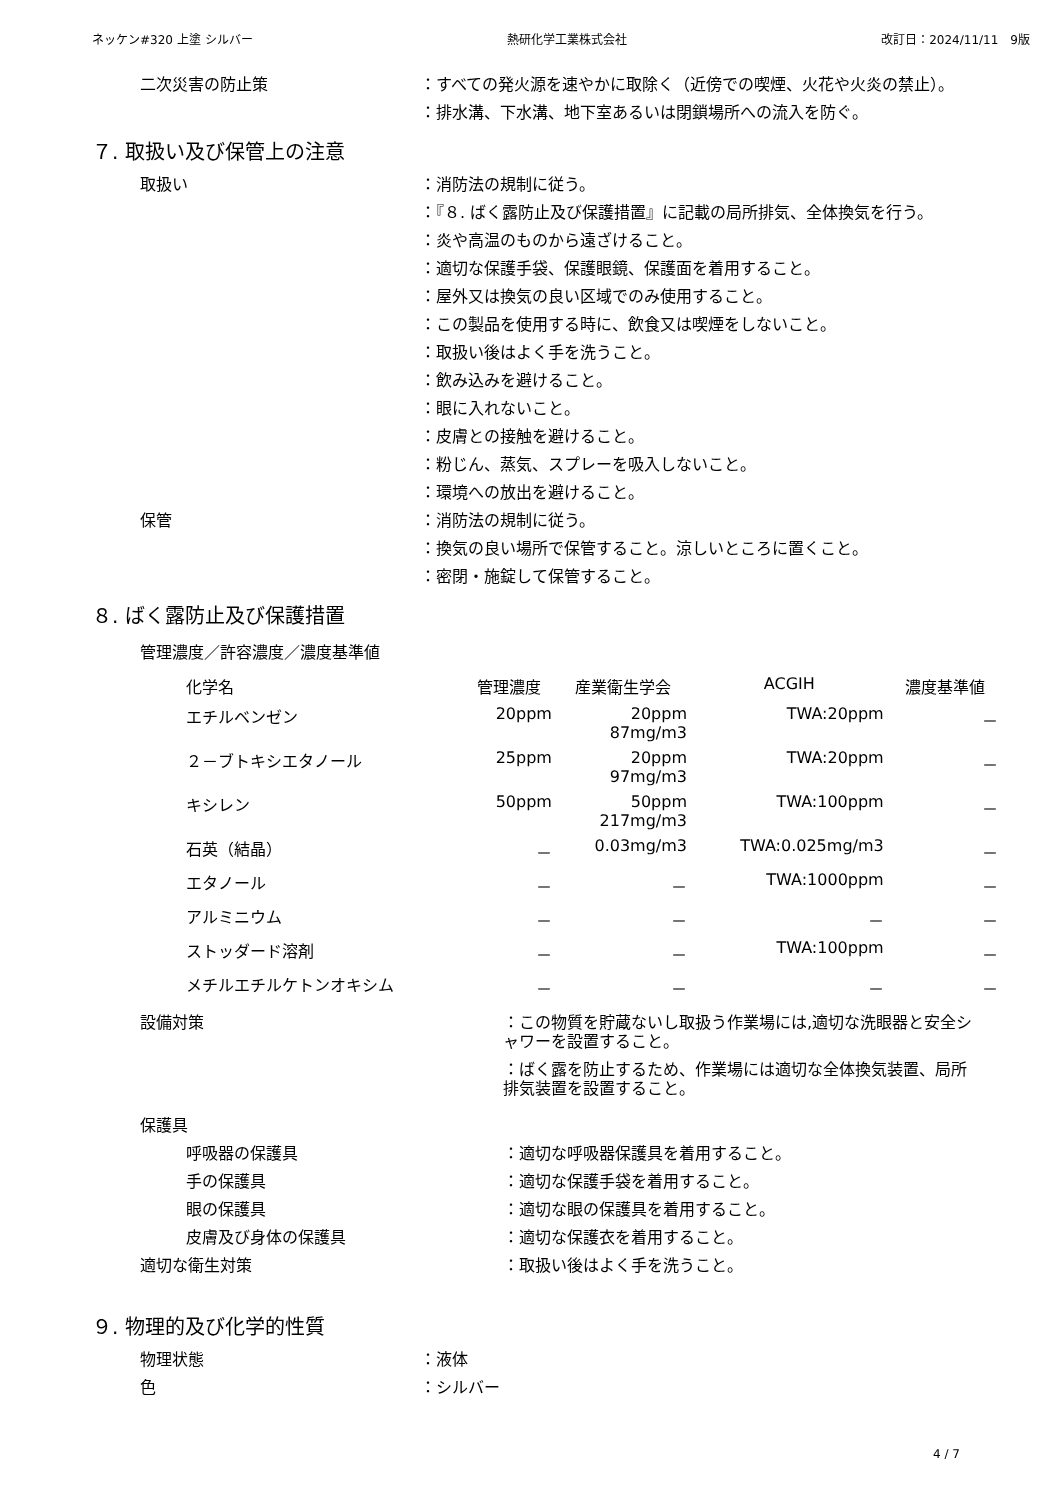ネッケン#320 上塗 シルバー 熱研化学工業株式会社 改訂日：2024/11/11　9版
二次災害の防止策 ：すべての発火源を速やかに取除く（近傍での喫煙、火花や火炎の禁止）。
：排水溝、下水溝、地下室あるいは閉鎖場所への流入を防ぐ。
７. 取扱い及び保管上の注意
取扱い ：消防法の規制に従う。
：『８. ばく露防止及び保護措置』に記載の局所排気、全体換気を行う。
：炎や高温のものから遠ざけること。
：適切な保護手袋、保護眼鏡、保護面を着用すること。
：屋外又は換気の良い区域でのみ使用すること。
：この製品を使用する時に、飲食又は喫煙をしないこと。
：取扱い後はよく手を洗うこと。
：飲み込みを避けること。
：眼に入れないこと。
：皮膚との接触を避けること。
：粉じん、蒸気、スプレーを吸入しないこと。
：環境への放出を避けること。
保管 ：消防法の規制に従う。
：換気の良い場所で保管すること。涼しいところに置くこと。
：密閉・施錠して保管すること。
８. ばく露防止及び保護措置
管理濃度／許容濃度／濃度基準値
| 化学名 | 管理濃度 | 産業衛生学会 | ACGIH | 濃度基準値 |
| --- | --- | --- | --- | --- |
| エチルベンゼン | 20ppm | 20ppm 87mg/m3 | TWA:20ppm | － |
| ２－ブトキシエタノール | 25ppm | 20ppm 97mg/m3 | TWA:20ppm | － |
| キシレン | 50ppm | 50ppm 217mg/m3 | TWA:100ppm | － |
| 石英（結晶） | － | 0.03mg/m3 | TWA:0.025mg/m3 | － |
| エタノール | － | － | TWA:1000ppm | － |
| アルミニウム | － | － | － | － |
| ストッダード溶剤 | － | － | TWA:100ppm | － |
| メチルエチルケトンオキシム | － | － | － | － |
設備対策 ：この物質を貯蔵ないし取扱う作業場には,適切な洗眼器と安全シャワーを設置すること。
：ばく露を防止するため、作業場には適切な全体換気装置、局所排気装置を設置すること。
保護具
呼吸器の保護具 ：適切な呼吸器保護具を着用すること。
手の保護具 ：適切な保護手袋を着用すること。
眼の保護具 ：適切な眼の保護具を着用すること。
皮膚及び身体の保護具 ：適切な保護衣を着用すること。
適切な衛生対策 ：取扱い後はよく手を洗うこと。
９. 物理的及び化学的性質
物理状態 ：液体
色 ：シルバー
4 / 7